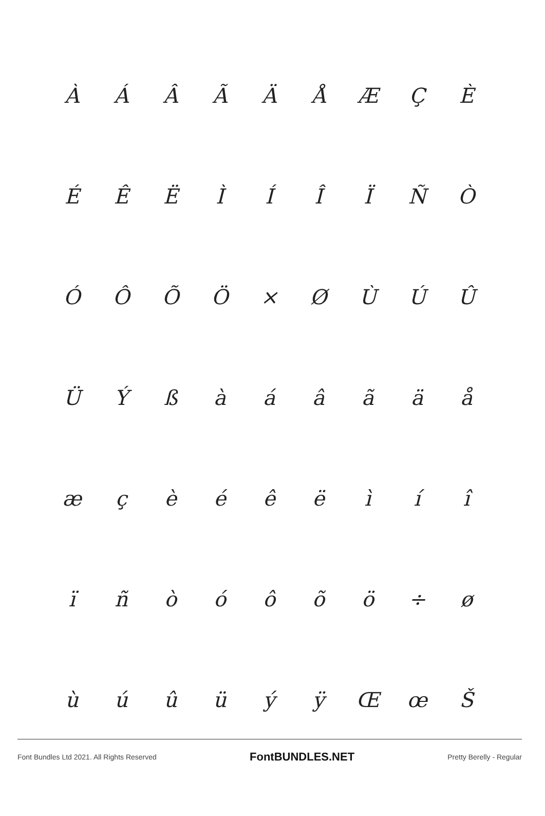| À | Á | Â | Ã | Ä | Å | Æ | Ç | È |
| É | Ê | Ë | Ì | Í | Î | Ï | Ñ | Ò |
| Ó | Ô | Õ | Ö | × | Ø | Ù | Ú | Û |
| Ü | Ý | ß | à | á | â | ã | ä | å |
| æ | ç | è | é | ê | ë | ì | í | î |
| ï | ñ | ò | ó | ô | õ | ö | ÷ | ø |
| ù | ú | û | ü | ý | ÿ | Œ | œ | Š |
Font Bundles Ltd 2021. All Rights Reserved FontBUNDLES.NET Pretty Berelly - Regular